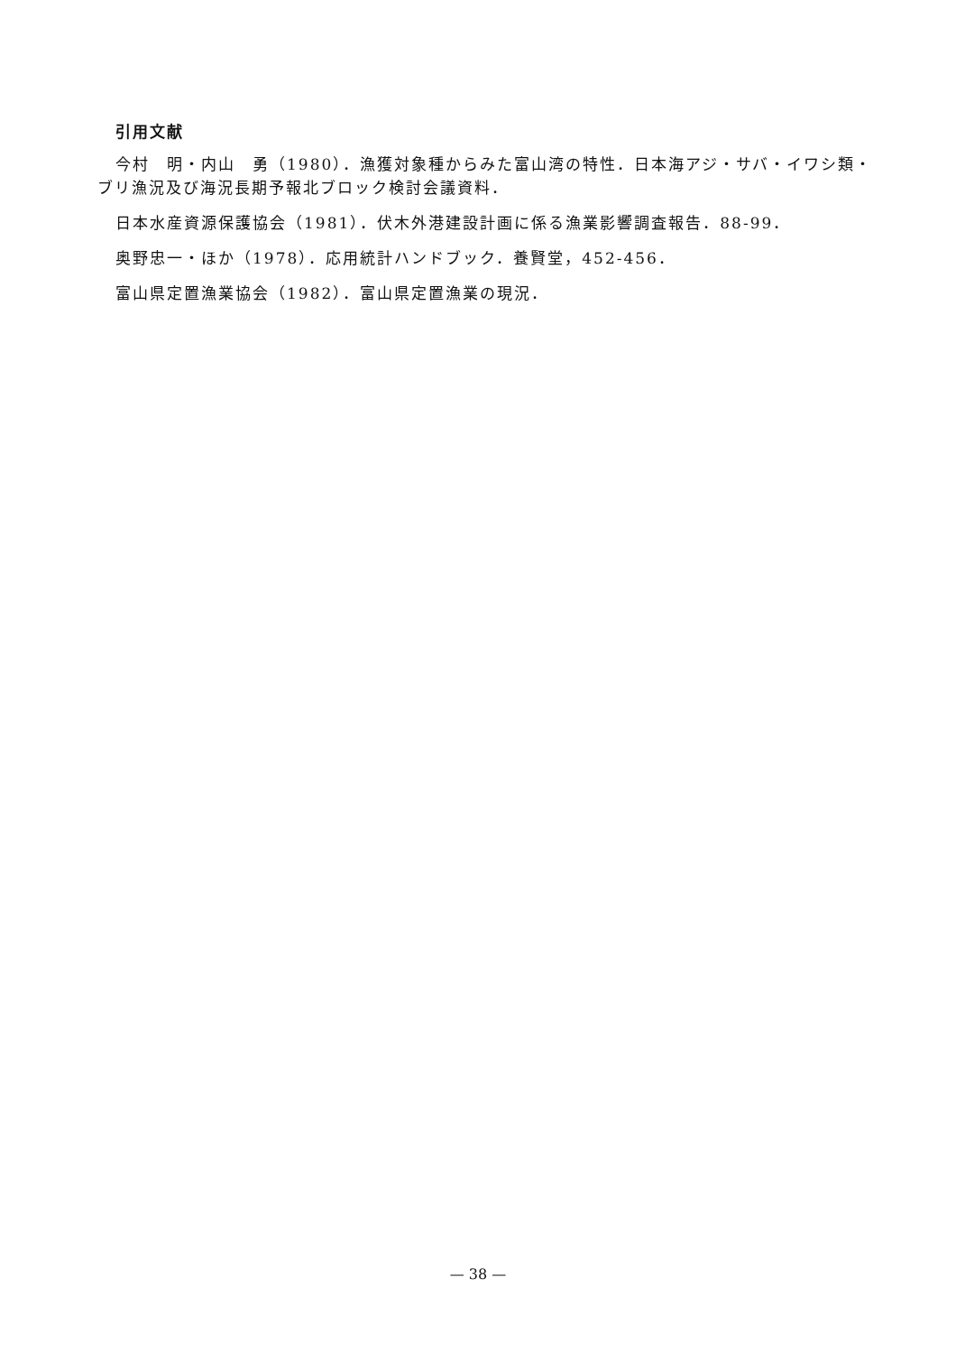引用文献
今村　明・内山　勇（1980）．漁獲対象種からみた富山湾の特性．日本海アジ・サバ・イワシ類・ブリ漁況及び海況長期予報北ブロック検討会議資料．
日本水産資源保護協会（1981）．伏木外港建設計画に係る漁業影響調査報告．88-99．
奥野忠一・ほか（1978）．応用統計ハンドブック．養賢堂，452-456．
富山県定置漁業協会（1982）．富山県定置漁業の現況．
— 38 —